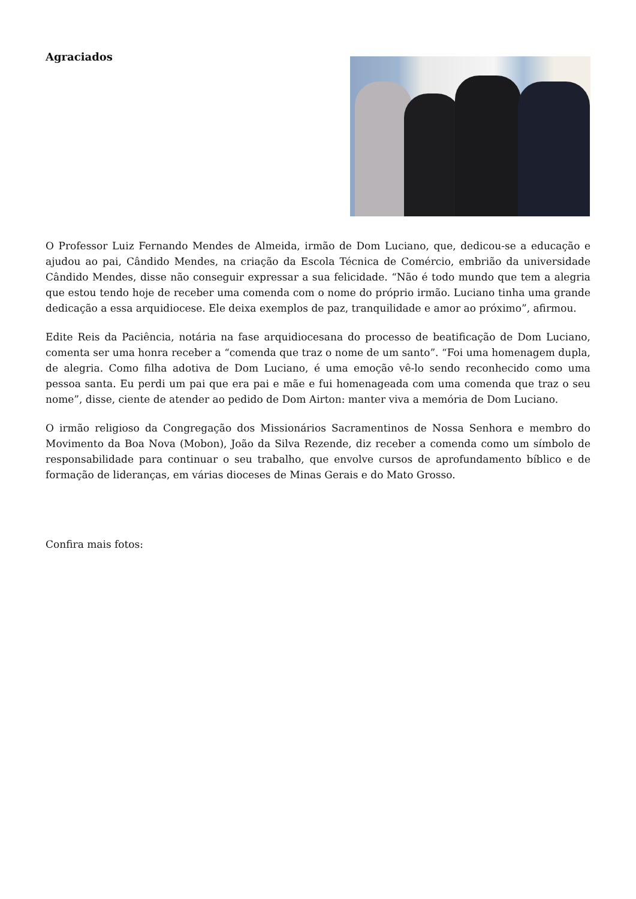Agraciados
O Professor Luiz Fernando Mendes de Almeida, irmão de Dom Luciano, que, dedicou-se a educação e ajudou ao pai, Cândido Mendes, na criação da Escola Técnica de Comércio, embrião da universidade Cândido Mendes, disse não conseguir expressar a sua felicidade. “Não é todo mundo que tem a alegria que estou tendo hoje de receber uma comenda com o nome do próprio irmão. Luciano tinha uma grande dedicação a essa arquidiocese. Ele deixa exemplos de paz, tranquilidade e amor ao próximo”, afirmou.
Edite Reis da Paciência, notária na fase arquidiocesana do processo de beatificação de Dom Luciano, comenta ser uma honra receber a “comenda que traz o nome de um santo”. “Foi uma homenagem dupla, de alegria. Como filha adotiva de Dom Luciano, é uma emoção vê-lo sendo reconhecido como uma pessoa santa. Eu perdi um pai que era pai e mãe e fui homenageada com uma comenda que traz o seu nome”, disse, ciente de atender ao pedido de Dom Airton: manter viva a memória de Dom Luciano.
O irmão religioso da Congregação dos Missionários Sacramentinos de Nossa Senhora e membro do Movimento da Boa Nova (Mobon), João da Silva Rezende, diz receber a comenda como um símbolo de responsabilidade para continuar o seu trabalho, que envolve cursos de aprofundamento bíblico e de formação de lideranças, em várias dioceses de Minas Gerais e do Mato Grosso.
Confira mais fotos: